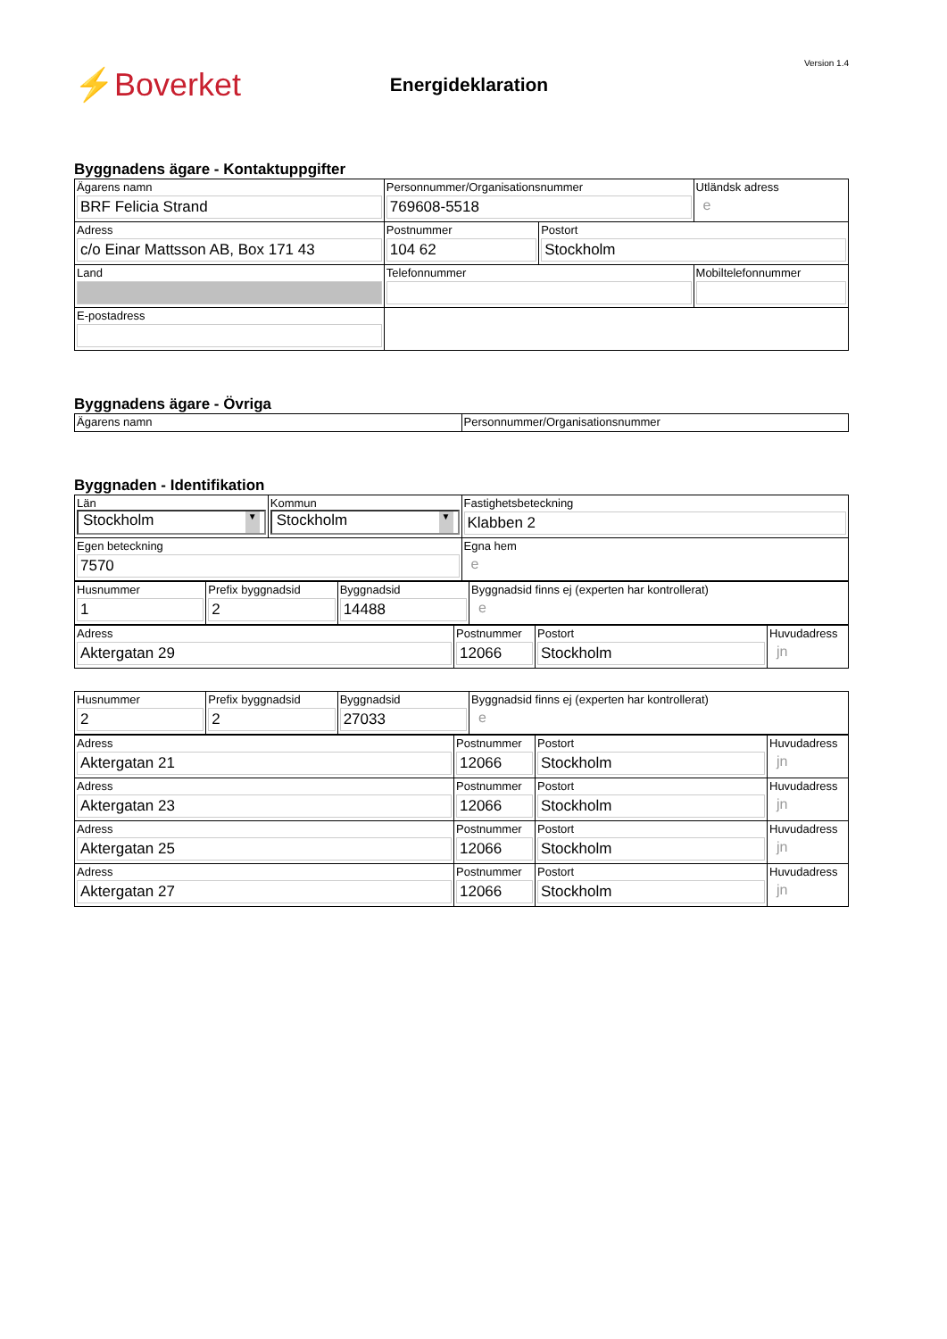⚡Boverket
Energideklaration
Version 1.4
Byggnadens ägare - Kontaktuppgifter
| Ägarens namn BRF Felicia Strand | Personnummer/Organisationsnummer 769608-5518 | | Utländsk adress e |
| Adress c/o Einar Mattsson AB, Box 171 43 | Postnummer 104 62 | Postort Stockholm | |
| Land | Telefonnummer | | Mobiltelefonnummer |
| E-postadress | | | |
Byggnadens ägare - Övriga
| Ägarens namn | Personnummer/Organisationsnummer |
Byggnaden - Identifikation
| Län Stockholm ▼ | Kommun Stockholm ▼ | Fastighetsbeteckning Klabben 2 |
| Egen beteckning 7570 | | Egna hem e |
| Husnummer 1 | Prefix byggnadsid 2 | Byggnadsid 14488 | Byggnadsid finns ej (experten har kontrollerat) e |
| Adress Aktergatan 29 | Postnummer 12066 | Postort Stockholm | Huvudadress jn |
| Husnummer 2 | Prefix byggnadsid 2 | Byggnadsid 27033 | Byggnadsid finns ej (experten har kontrollerat) e |
| Adress Aktergatan 21 | Postnummer 12066 | Postort Stockholm | Huvudadress jn |
| Adress Aktergatan 23 | Postnummer 12066 | Postort Stockholm | Huvudadress jn |
| Adress Aktergatan 25 | Postnummer 12066 | Postort Stockholm | Huvudadress jn |
| Adress Aktergatan 27 | Postnummer 12066 | Postort Stockholm | Huvudadress jn |